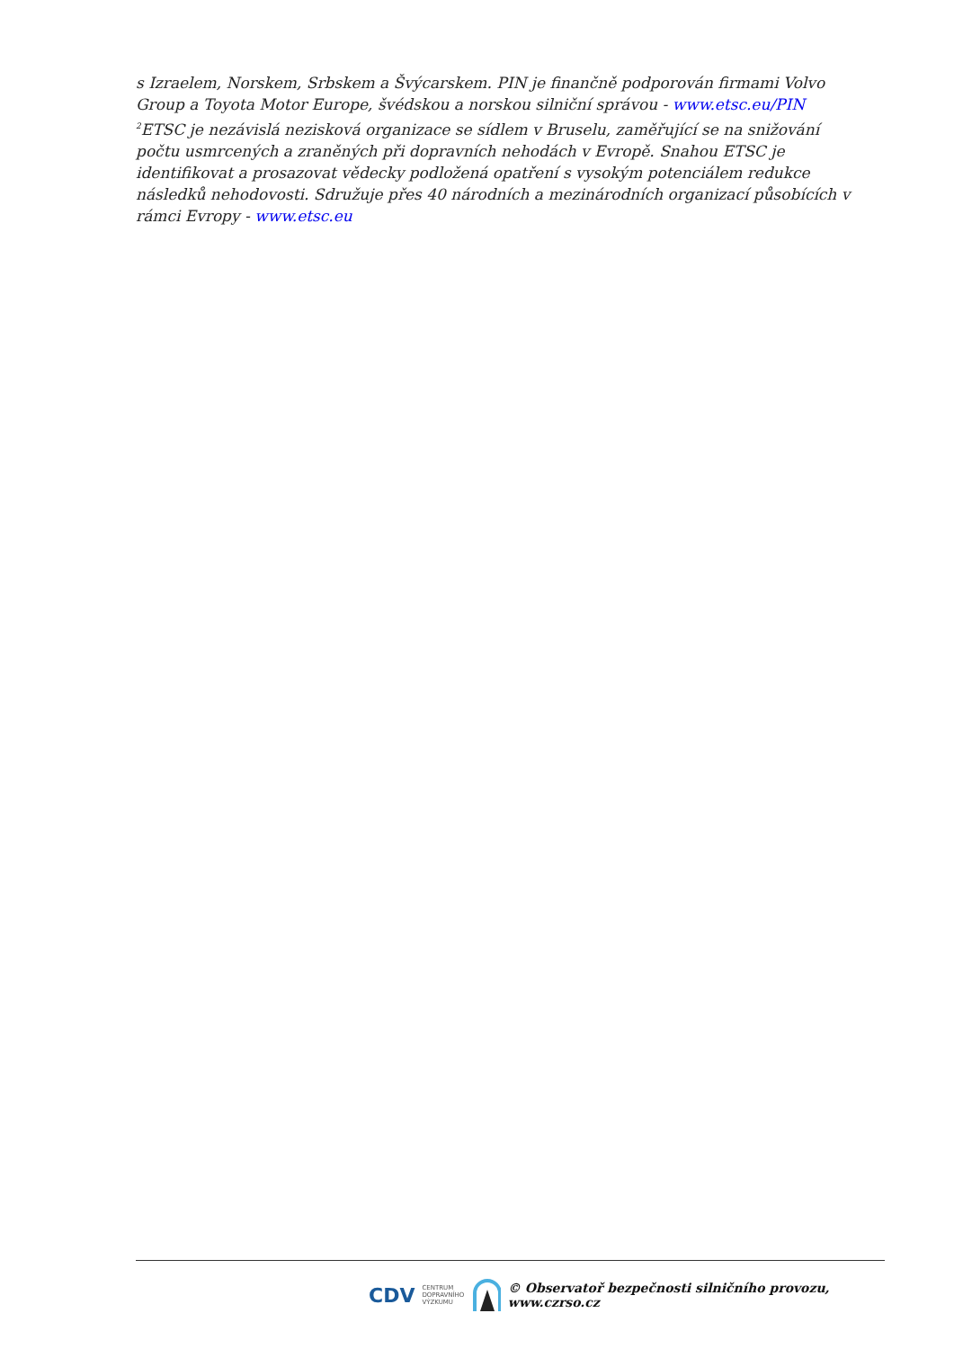s Izraelem, Norskem, Srbskem a Švýcarskem. PIN je finančně podporován firmami Volvo Group a Toyota Motor Europe, švédskou a norskou silniční správou - www.etsc.eu/PIN
<sup>2</sup> ETSC je nezávislá nezisková organizace se sídlem v Bruselu, zaměřující se na snižování počtu usmrcených a zraněných při dopravních nehodách v Evropě. Snahou ETSC je identifikovat a prosazovat vědecky podložená opatření s vysokým potenciálem redukce následků nehodovosti. Sdružuje přes 40 národních a mezinárodních organizací působících v rámci Evropy - www.etsc.eu
CDV CENTRUM
DOPRAVNÍHO
VÝZKUMU © Observatoř bezpečnosti silničního provozu, www.czrso.cz